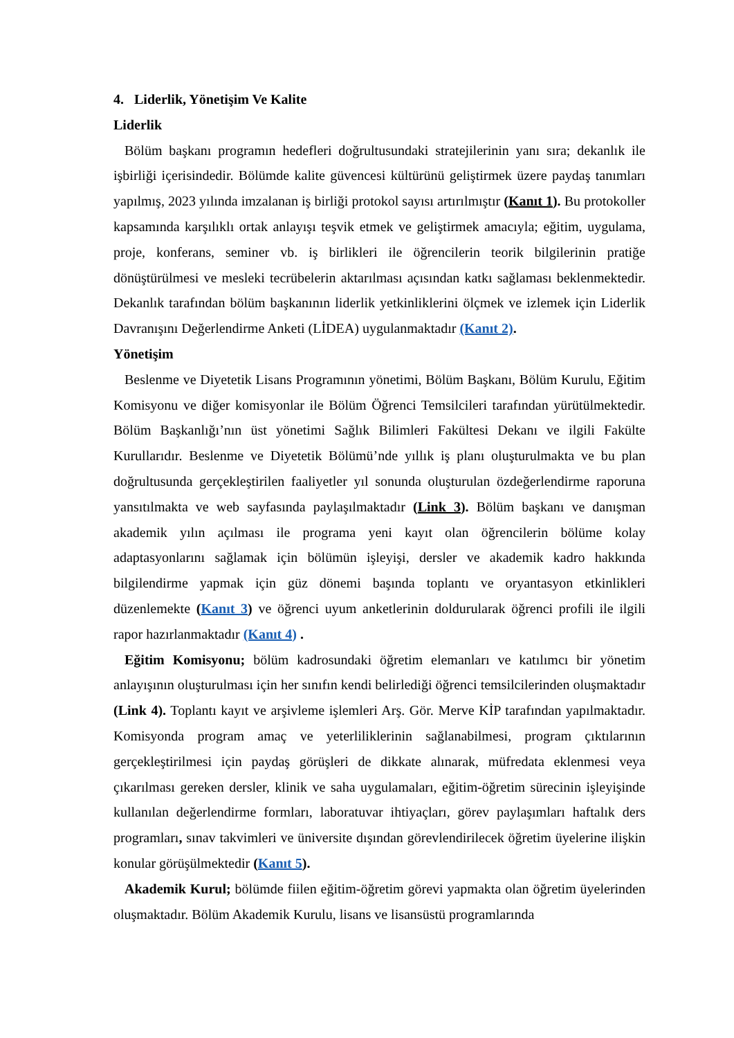4. Liderlik, Yönetişim Ve Kalite
Liderlik
Bölüm başkanı programın hedefleri doğrultusundaki stratejilerinin yanı sıra; dekanlık ile işbirliği içerisindedir. Bölümde kalite güvencesi kültürünü geliştirmek üzere paydaş tanımları yapılmış, 2023 yılında imzalanan iş birliği protokol sayısı artırılmıştır (Kanıt 1). Bu protokoller kapsamında karşılıklı ortak anlayışı teşvik etmek ve geliştirmek amacıyla; eğitim, uygulama, proje, konferans, seminer vb. iş birlikleri ile öğrencilerin teorik bilgilerinin pratiğe dönüştürülmesi ve mesleki tecrübelerin aktarılması açısından katkı sağlaması beklenmektedir. Dekanlık tarafından bölüm başkanının liderlik yetkinliklerini ölçmek ve izlemek için Liderlik Davranışını Değerlendirme Anketi (LİDEA) uygulanmaktadır (Kanıt 2).
Yönetişim
Beslenme ve Diyetetik Lisans Programının yönetimi, Bölüm Başkanı, Bölüm Kurulu, Eğitim Komisyonu ve diğer komisyonlar ile Bölüm Öğrenci Temsilcileri tarafından yürütülmektedir. Bölüm Başkanlığı’nın üst yönetimi Sağlık Bilimleri Fakültesi Dekanı ve ilgili Fakülte Kurullarıdır. Beslenme ve Diyetetik Bölümü’nde yıllık iş planı oluşturulmakta ve bu plan doğrultusunda gerçekleştirilen faaliyetler yıl sonunda oluşturulan özdeğerlendirme raporuna yansıtılmakta ve web sayfasında paylaşılmaktadır (Link 3). Bölüm başkanı ve danışman akademik yılın açılması ile programa yeni kayıt olan öğrencilerin bölüme kolay adaptasyonlarını sağlamak için bölümün işleyişi, dersler ve akademik kadro hakkında bilgilendirme yapmak için güz dönemi başında toplantı ve oryantasyon etkinlikleri düzenlemekte (Kanıt 3) ve öğrenci uyum anketlerinin doldurularak öğrenci profili ile ilgili rapor hazırlanmaktadır (Kanıt 4) .
Eğitim Komisyonu; bölüm kadrosundaki öğretim elemanları ve katılımcı bir yönetim anlayışının oluşturulması için her sınıfın kendi belirlediği öğrenci temsilcilerinden oluşmaktadır (Link 4). Toplantı kayıt ve arşivleme işlemleri Arş. Gör. Merve KİP tarafından yapılmaktadır. Komisyonda program amaç ve yeterliliklerinin sağlanabilmesi, program çıktılarının gerçekleştirilmesi için paydaş görüşleri de dikkate alınarak, müfredata eklenmesi veya çıkarılması gereken dersler, klinik ve saha uygulamaları, eğitim-öğretim sürecinin işleyişinde kullanılan değerlendirme formları, laboratuvar ihtiyaçları, görev paylaşımları haftalık ders programları, sınav takvimleri ve üniversite dışından görevlendirilecek öğretim üyelerine ilişkin konular görüşülmektedir (Kanıt 5).
Akademik Kurul; bölümde fiilen eğitim-öğretim görevi yapmakta olan öğretim üyelerinden oluşmaktadır. Bölüm Akademik Kurulu, lisans ve lisansüstü programlarında